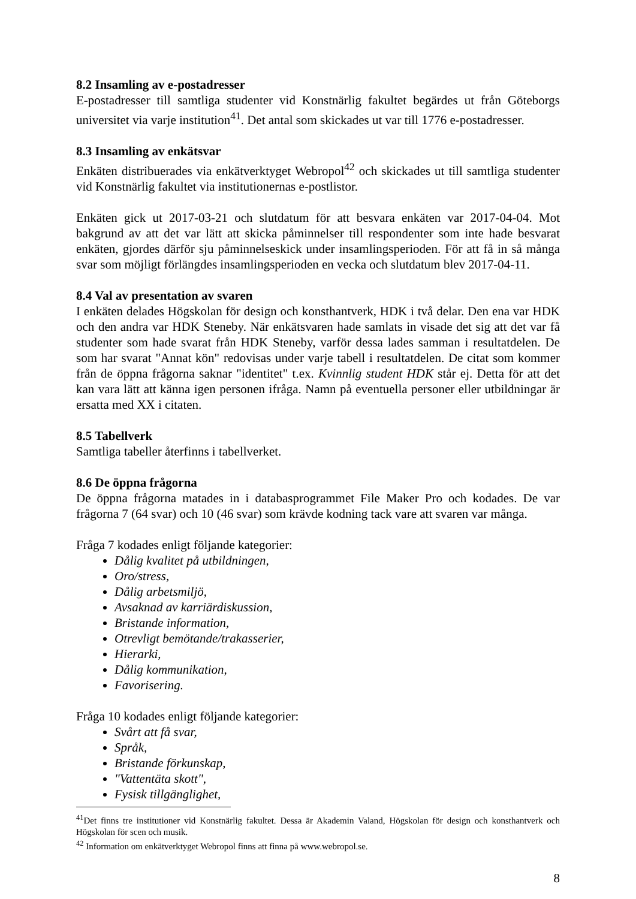8.2 Insamling av e-postadresser
E-postadresser till samtliga studenter vid Konstnärlig fakultet begärdes ut från Göteborgs universitet via varje institution<sup>41</sup>. Det antal som skickades ut var till 1776 e-postadresser.
8.3 Insamling av enkätsvar
Enkäten distribuerades via enkätverktyget Webropol<sup>42</sup> och skickades ut till samtliga studenter vid Konstnärlig fakultet via institutionernas e-postlistor.
Enkäten gick ut 2017-03-21 och slutdatum för att besvara enkäten var 2017-04-04. Mot bakgrund av att det var lätt att skicka påminnelser till respondenter som inte hade besvarat enkäten, gjordes därför sju påminnelseskick under insamlingsperioden. För att få in så många svar som möjligt förlängdes insamlingsperioden en vecka och slutdatum blev 2017-04-11.
8.4 Val av presentation av svaren
I enkäten delades Högskolan för design och konsthantverk, HDK i två delar. Den ena var HDK och den andra var HDK Steneby. När enkätsvaren hade samlats in visade det sig att det var få studenter som hade svarat från HDK Steneby, varför dessa lades samman i resultatdelen. De som har svarat "Annat kön" redovisas under varje tabell i resultatdelen. De citat som kommer från de öppna frågorna saknar "identitet" t.ex. Kvinnlig student HDK står ej. Detta för att det kan vara lätt att känna igen personen ifråga. Namn på eventuella personer eller utbildningar är ersatta med XX i citaten.
8.5 Tabellverk
Samtliga tabeller återfinns i tabellverket.
8.6 De öppna frågorna
De öppna frågorna matades in i databasprogrammet File Maker Pro och kodades. De var frågorna 7 (64 svar) och 10 (46 svar) som krävde kodning tack vare att svaren var många.
Fråga 7 kodades enligt följande kategorier:
Dålig kvalitet på utbildningen,
Oro/stress,
Dålig arbetsmiljö,
Avsaknad av karriärdiskussion,
Bristande information,
Otrevligt bemötande/trakasserier,
Hierarki,
Dålig kommunikation,
Favorisering.
Fråga 10 kodades enligt följande kategorier:
Svårt att få svar,
Språk,
Bristande förkunskap,
"Vattentäta skott",
Fysisk tillgänglighet,
<sup>41</sup> Det finns tre institutioner vid Konstnärlig fakultet. Dessa är Akademin Valand, Högskolan för design och konsthantverk och Högskolan för scen och musik.
<sup>42</sup> Information om enkätverktyget Webropol finns att finna på www.webropol.se.
8